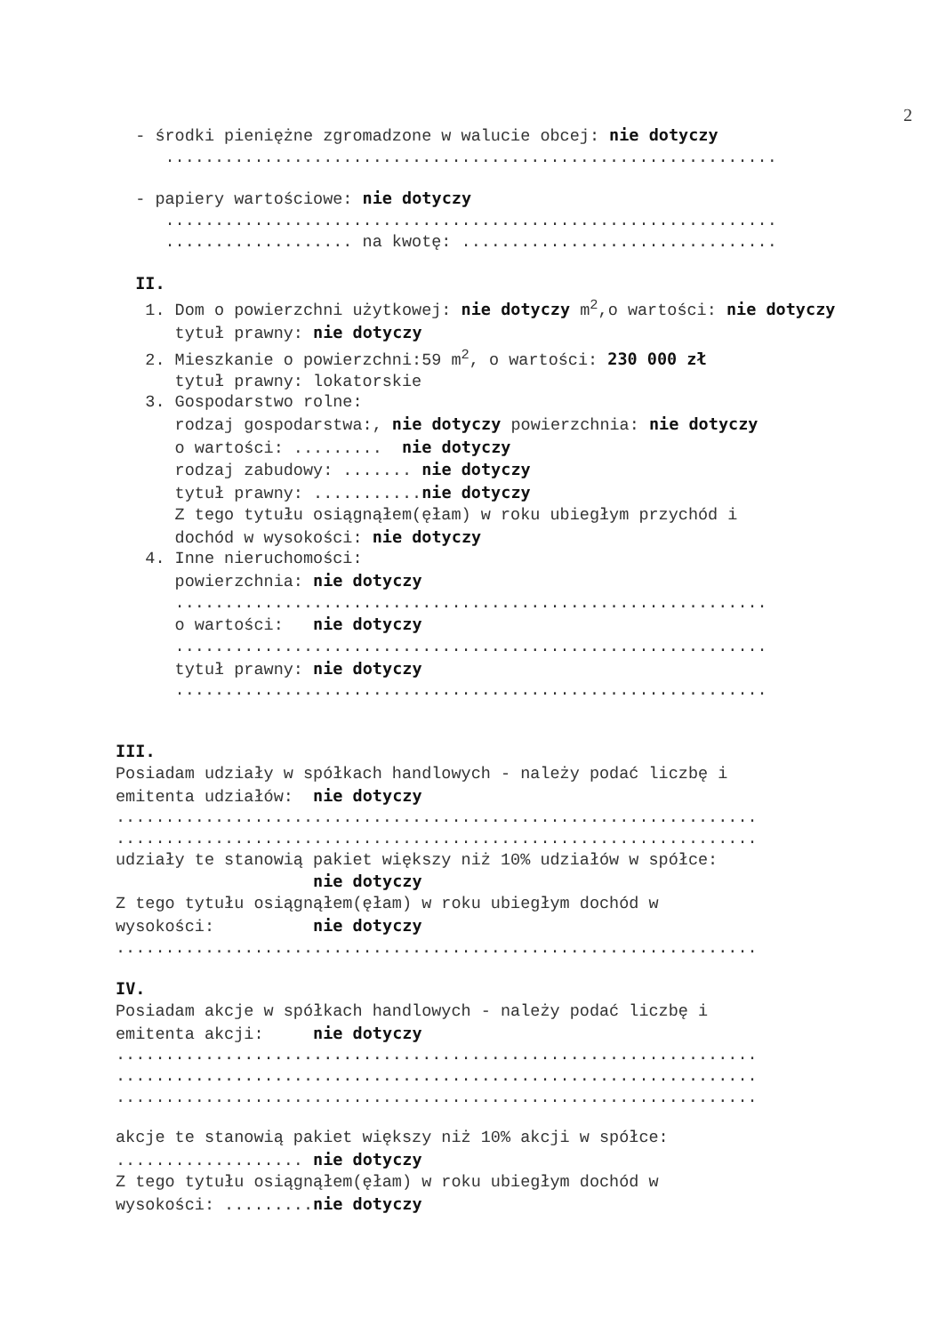2
- środki pieniężne zgromadzone w walucie obcej: nie dotyczy
..............................................................
- papiery wartościowe: nie dotyczy
..............................................................
................... na kwotę: ................................
II.
1. Dom o powierzchni użytkowej: nie dotyczy m<sup>2</sup>,o wartości: nie dotyczy
tytuł prawny: nie dotyczy
2. Mieszkanie o powierzchni:59 m<sup>2</sup>, o wartości: 230 000 zł
tytuł prawny: lokatorskie
3. Gospodarstwo rolne:
rodzaj gospodarstwa:, nie dotyczy powierzchnia: nie dotyczy
o wartości: ......... nie dotyczy
rodzaj zabudowy: ....... nie dotyczy
tytuł prawny: ...........nie dotyczy
Z tego tytułu osiągnąłem(ęłam) w roku ubiegłym przychód i
dochód w wysokości: nie dotyczy
4. Inne nieruchomości:
powierzchnia: nie dotyczy
............................................................
o wartości: nie dotyczy
............................................................
tytuł prawny: nie dotyczy
............................................................
III.
Posiadam udziały w spółkach handlowych - należy podać liczbę i
emitenta udziałów: nie dotyczy
.................................................................
.................................................................
udziały te stanowią pakiet większy niż 10% udziałów w spółce:
nie dotyczy
Z tego tytułu osiągnąłem(ęłam) w roku ubiegłym dochód w
wysokości: nie dotyczy
.................................................................
IV.
Posiadam akcje w spółkach handlowych - należy podać liczbę i
emitenta akcji: nie dotyczy
.................................................................
.................................................................
.................................................................
akcje te stanowią pakiet większy niż 10% akcji w spółce:
................... nie dotyczy
Z tego tytułu osiągnąłem(ęłam) w roku ubiegłym dochód w
wysokości: .........nie dotyczy